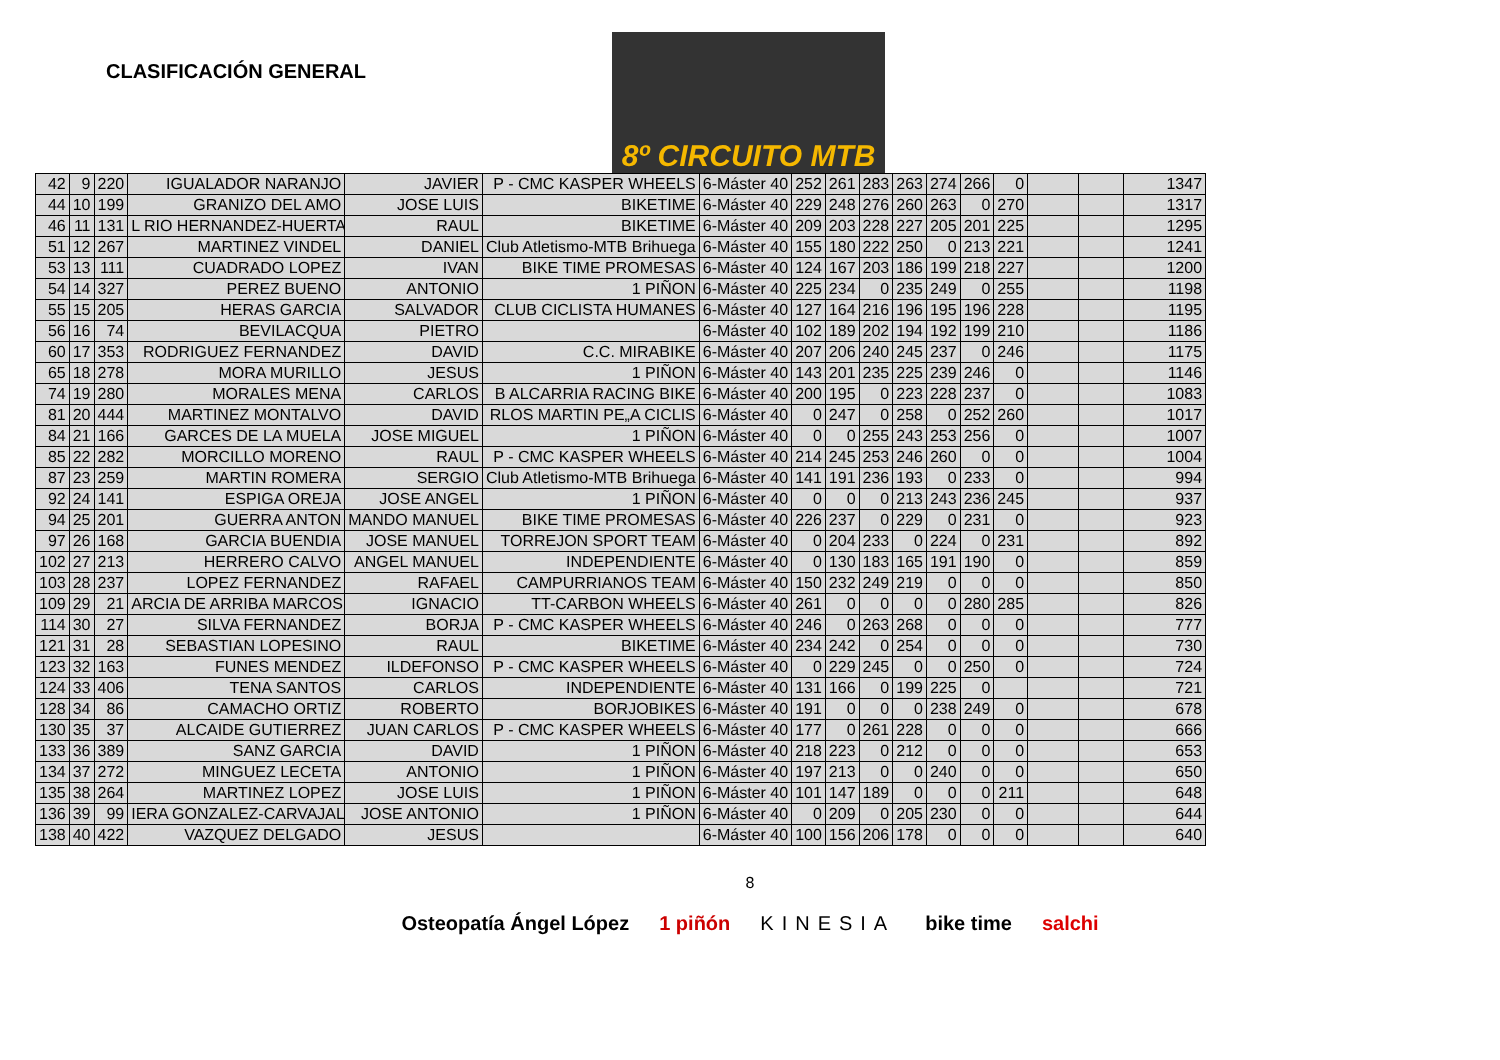CLASIFICACIÓN GENERAL
8º CIRCUITO MTB
| 42 | 9 | 220 | IGUALADOR NARANJO | JAVIER | P - CMC KASPER WHEELS | 6-Máster 40 | 252 | 261 | 283 | 263 | 274 | 266 | 0 | | | 1347 |
| 44 | 10 | 199 | GRANIZO DEL AMO | JOSE LUIS | BIKETIME | 6-Máster 40 | 229 | 248 | 276 | 260 | 263 | 0 | 270 | | | 1317 |
| 46 | 11 | 131 | L RIO HERNANDEZ-HUERTA | RAUL | BIKETIME | 6-Máster 40 | 209 | 203 | 228 | 227 | 205 | 201 | 225 | | | 1295 |
| 51 | 12 | 267 | MARTINEZ VINDEL | DANIEL | Club Atletismo-MTB Brihuega | 6-Máster 40 | 155 | 180 | 222 | 250 | 0 | 213 | 221 | | | 1241 |
| 53 | 13 | 111 | CUADRADO LOPEZ | IVAN | BIKE TIME PROMESAS | 6-Máster 40 | 124 | 167 | 203 | 186 | 199 | 218 | 227 | | | 1200 |
| 54 | 14 | 327 | PEREZ BUENO | ANTONIO | 1 PIÑON | 6-Máster 40 | 225 | 234 | 0 | 235 | 249 | 0 | 255 | | | 1198 |
| 55 | 15 | 205 | HERAS GARCIA | SALVADOR | CLUB CICLISTA HUMANES | 6-Máster 40 | 127 | 164 | 216 | 196 | 195 | 196 | 228 | | | 1195 |
| 56 | 16 | 74 | BEVILACQUA | PIETRO | | 6-Máster 40 | 102 | 189 | 202 | 194 | 192 | 199 | 210 | | | 1186 |
| 60 | 17 | 353 | RODRIGUEZ FERNANDEZ | DAVID | C.C. MIRABIKE | 6-Máster 40 | 207 | 206 | 240 | 245 | 237 | 0 | 246 | | | 1175 |
| 65 | 18 | 278 | MORA MURILLO | JESUS | 1 PIÑON | 6-Máster 40 | 143 | 201 | 235 | 225 | 239 | 246 | 0 | | | 1146 |
| 74 | 19 | 280 | MORALES MENA | CARLOS | B ALCARRIA RACING BIKE | 6-Máster 40 | 200 | 195 | 0 | 223 | 228 | 237 | 0 | | | 1083 |
| 81 | 20 | 444 | MARTINEZ MONTALVO | DAVID | RLOS MARTIN PE„A CICLIS | 6-Máster 40 | 0 | 247 | 0 | 258 | 0 | 252 | 260 | | | 1017 |
| 84 | 21 | 166 | GARCES DE LA MUELA | JOSE MIGUEL | 1 PIÑON | 6-Máster 40 | 0 | 0 | 255 | 243 | 253 | 256 | 0 | | | 1007 |
| 85 | 22 | 282 | MORCILLO MORENO | RAUL | P - CMC KASPER WHEELS | 6-Máster 40 | 214 | 245 | 253 | 246 | 260 | 0 | 0 | | | 1004 |
| 87 | 23 | 259 | MARTIN ROMERA | SERGIO | Club Atletismo-MTB Brihuega | 6-Máster 40 | 141 | 191 | 236 | 193 | 0 | 233 | 0 | | | 994 |
| 92 | 24 | 141 | ESPIGA OREJA | JOSE ANGEL | 1 PIÑON | 6-Máster 40 | 0 | 0 | 0 | 213 | 243 | 236 | 245 | | | 937 |
| 94 | 25 | 201 | GUERRA ANTON | MANDO MANUEL | BIKE TIME PROMESAS | 6-Máster 40 | 226 | 237 | 0 | 229 | 0 | 231 | 0 | | | 923 |
| 97 | 26 | 168 | GARCIA BUENDIA | JOSE MANUEL | TORREJON SPORT TEAM | 6-Máster 40 | 0 | 204 | 233 | 0 | 224 | 0 | 231 | | | 892 |
| 102 | 27 | 213 | HERRERO CALVO | ANGEL MANUEL | INDEPENDIENTE | 6-Máster 40 | 0 | 130 | 183 | 165 | 191 | 190 | 0 | | | 859 |
| 103 | 28 | 237 | LOPEZ FERNANDEZ | RAFAEL | CAMPURRIANOS TEAM | 6-Máster 40 | 150 | 232 | 249 | 219 | 0 | 0 | 0 | | | 850 |
| 109 | 29 | 21 | ARCIA DE ARRIBA MARCOS | IGNACIO | TT-CARBON WHEELS | 6-Máster 40 | 261 | 0 | 0 | 0 | 0 | 280 | 285 | | | 826 |
| 114 | 30 | 27 | SILVA FERNANDEZ | BORJA | P - CMC KASPER WHEELS | 6-Máster 40 | 246 | 0 | 263 | 268 | 0 | 0 | 0 | | | 777 |
| 121 | 31 | 28 | SEBASTIAN LOPESINO | RAUL | BIKETIME | 6-Máster 40 | 234 | 242 | 0 | 254 | 0 | 0 | 0 | | | 730 |
| 123 | 32 | 163 | FUNES MENDEZ | ILDEFONSO | P - CMC KASPER WHEELS | 6-Máster 40 | 0 | 229 | 245 | 0 | 0 | 250 | 0 | | | 724 |
| 124 | 33 | 406 | TENA SANTOS | CARLOS | INDEPENDIENTE | 6-Máster 40 | 131 | 166 | 0 | 199 | 225 | 0 | | | | 721 |
| 128 | 34 | 86 | CAMACHO ORTIZ | ROBERTO | BORJOBIKES | 6-Máster 40 | 191 | 0 | 0 | 0 | 238 | 249 | 0 | | | 678 |
| 130 | 35 | 37 | ALCAIDE GUTIERREZ | JUAN CARLOS | P - CMC KASPER WHEELS | 6-Máster 40 | 177 | 0 | 261 | 228 | 0 | 0 | 0 | | | 666 |
| 133 | 36 | 389 | SANZ GARCIA | DAVID | 1 PIÑON | 6-Máster 40 | 218 | 223 | 0 | 212 | 0 | 0 | 0 | | | 653 |
| 134 | 37 | 272 | MINGUEZ LECETA | ANTONIO | 1 PIÑON | 6-Máster 40 | 197 | 213 | 0 | 0 | 240 | 0 | 0 | | | 650 |
| 135 | 38 | 264 | MARTINEZ LOPEZ | JOSE LUIS | 1 PIÑON | 6-Máster 40 | 101 | 147 | 189 | 0 | 0 | 0 | 211 | | | 648 |
| 136 | 39 | 99 | IERA GONZALEZ-CARVAJAL | JOSE ANTONIO | 1 PIÑON | 6-Máster 40 | 0 | 209 | 0 | 205 | 230 | 0 | 0 | | | 644 |
| 138 | 40 | 422 | VAZQUEZ DELGADO | JESUS | | 6-Máster 40 | 100 | 156 | 206 | 178 | 0 | 0 | 0 | | | 640 |
8
Osteopatía Ángel López 1 piñón KINESIA bike time salchi